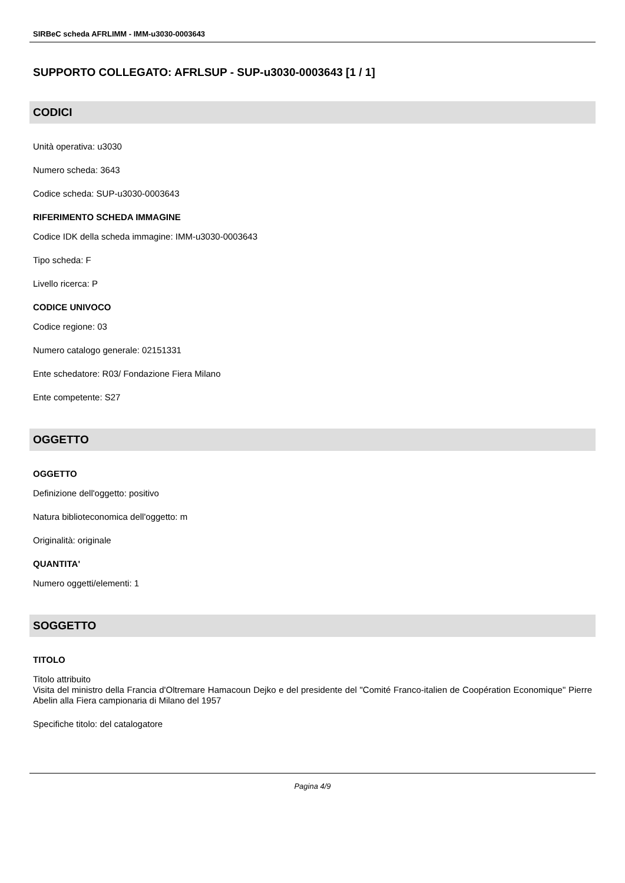SIRBeC scheda AFRLIMM - IMM-u3030-0003643
SUPPORTO COLLEGATO: AFRLSUP - SUP-u3030-0003643 [1 / 1]
CODICI
Unità operativa: u3030
Numero scheda: 3643
Codice scheda: SUP-u3030-0003643
RIFERIMENTO SCHEDA IMMAGINE
Codice IDK della scheda immagine: IMM-u3030-0003643
Tipo scheda: F
Livello ricerca: P
CODICE UNIVOCO
Codice regione: 03
Numero catalogo generale: 02151331
Ente schedatore: R03/ Fondazione Fiera Milano
Ente competente: S27
OGGETTO
OGGETTO
Definizione dell'oggetto: positivo
Natura biblioteconomica dell'oggetto: m
Originalità: originale
QUANTITA'
Numero oggetti/elementi: 1
SOGGETTO
TITOLO
Titolo attribuito
Visita del ministro della Francia d'Oltremare Hamacoun Dejko e del presidente del "Comité Franco-italien de Coopération Economique" Pierre Abelin alla Fiera campionaria di Milano del 1957
Specifiche titolo: del catalogatore
Pagina 4/9